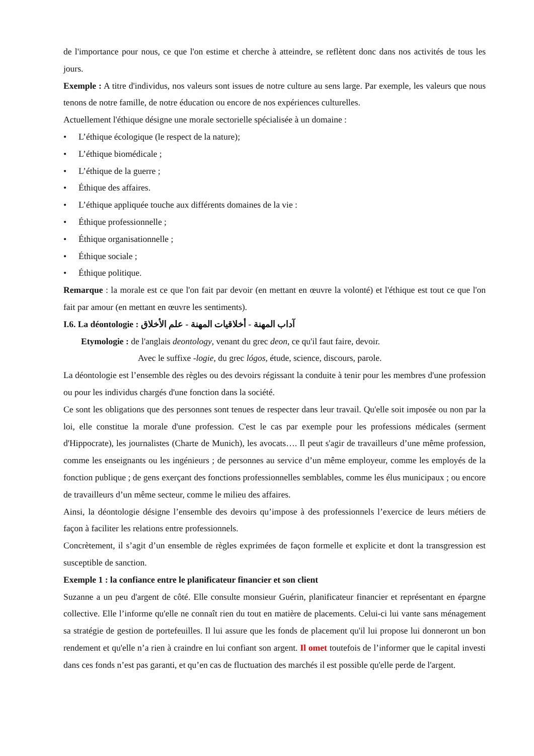de l'importance pour nous, ce que l'on estime et cherche à atteindre, se reflètent donc dans nos activités de tous les jours.
Exemple : A titre d'individus, nos valeurs sont issues de notre culture au sens large. Par exemple, les valeurs que nous tenons de notre famille, de notre éducation ou encore de nos expériences culturelles.
Actuellement l'éthique désigne une morale sectorielle spécialisée à un domaine :
• L’éthique écologique (le respect de la nature);
• L’éthique biomédicale ;
• L’éthique de la guerre ;
• Éthique des affaires.
• L’éthique appliquée touche aux différents domaines de la vie :
• Éthique professionnelle ;
• Éthique organisationnelle ;
• Éthique sociale ;
• Éthique politique.
Remarque : la morale est ce que l'on fait par devoir (en mettant en œuvre la volonté) et l'éthique est tout ce que l'on fait par amour (en mettant en œuvre les sentiments).
I.6. La déontologie : آداب المهنة - أخلاقيات المهنة - علم الأخلاق
Etymologie : de l'anglais deontology, venant du grec deon, ce qu'il faut faire, devoir.
Avec le suffixe -logie, du grec lógos, étude, science, discours, parole.
La déontologie est l’ensemble des règles ou des devoirs régissant la conduite à tenir pour les membres d'une profession ou pour les individus chargés d'une fonction dans la société.
Ce sont les obligations que des personnes sont tenues de respecter dans leur travail. Qu'elle soit imposée ou non par la loi, elle constitue la morale d'une profession. C'est le cas par exemple pour les professions médicales (serment d'Hippocrate), les journalistes (Charte de Munich), les avocats…. Il peut s'agir de travailleurs d’une même profession, comme les enseignants ou les ingénieurs ; de personnes au service d’un même employeur, comme les employés de la fonction publique ; de gens exerçant des fonctions professionnelles semblables, comme les élus municipaux ; ou encore de travailleurs d’un même secteur, comme le milieu des affaires.
Ainsi, la déontologie désigne l’ensemble des devoirs qu’impose à des professionnels l’exercice de leurs métiers de façon à faciliter les relations entre professionnels.
Concrètement, il s’agit d’un ensemble de règles exprimées de façon formelle et explicite et dont la transgression est susceptible de sanction.
Exemple 1 : la confiance entre le planificateur financier et son client
Suzanne a un peu d'argent de côté. Elle consulte monsieur Guérin, planificateur financier et représentant en épargne collective. Elle l’informe qu'elle ne connaît rien du tout en matière de placements. Celui-ci lui vante sans ménagement sa stratégie de gestion de portefeuilles. Il lui assure que les fonds de placement qu'il lui propose lui donneront un bon rendement et qu'elle n’a rien à craindre en lui confiant son argent. Il omet toutefois de l’informer que le capital investi dans ces fonds n’est pas garanti, et qu’en cas de fluctuation des marchés il est possible qu'elle perde de l'argent.